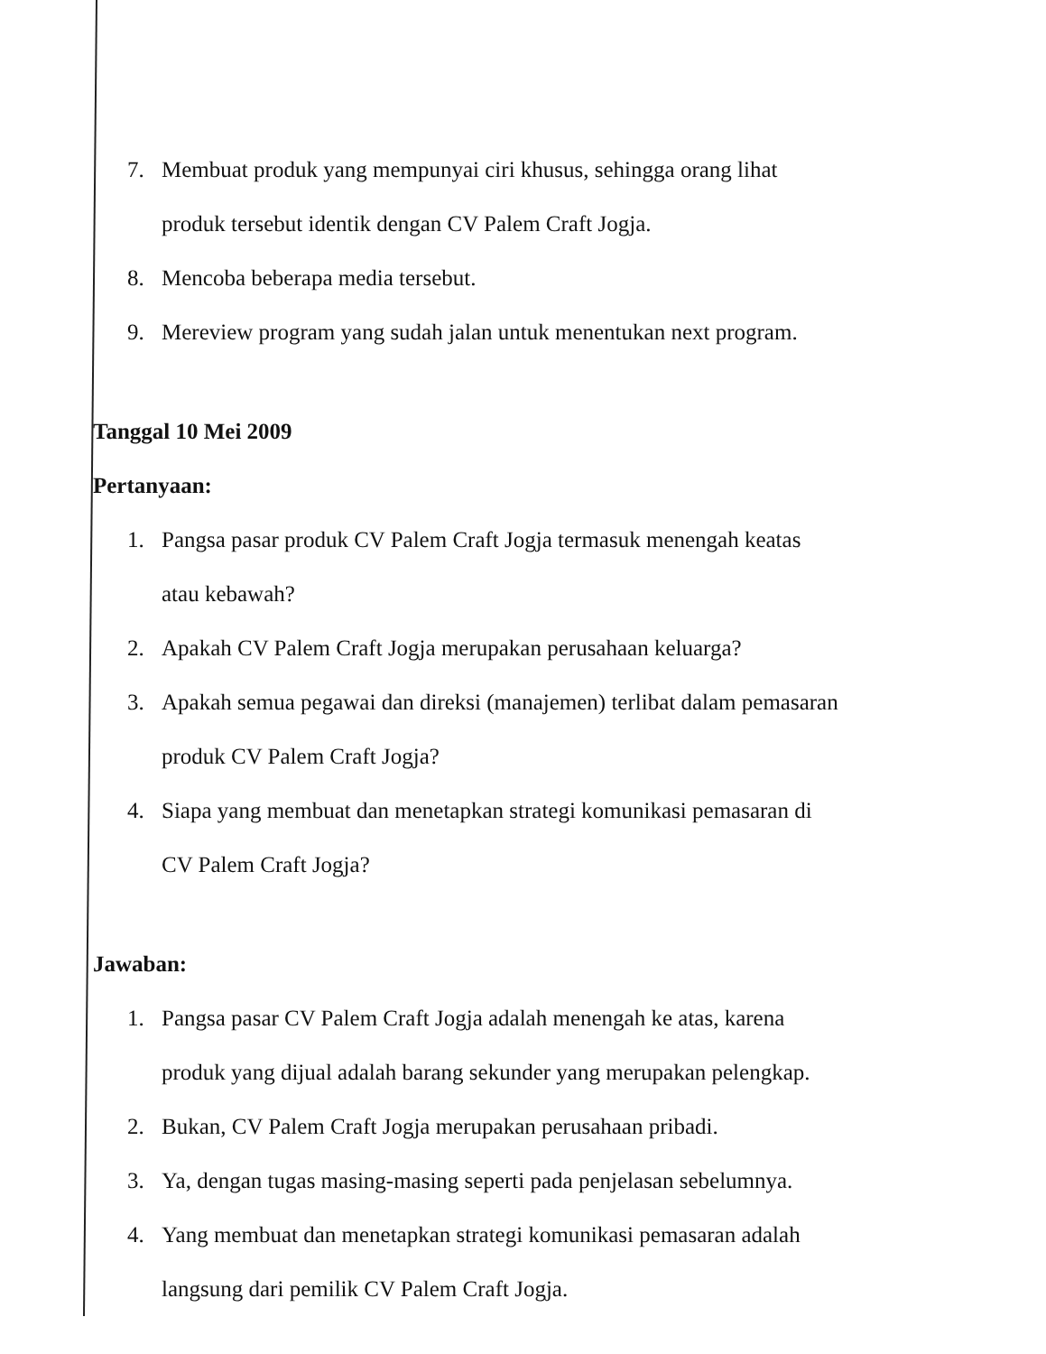7. Membuat produk yang mempunyai ciri khusus, sehingga orang lihat
produk tersebut identik dengan CV Palem Craft Jogja.
8. Mencoba beberapa media tersebut.
9. Mereview program yang sudah jalan untuk menentukan next program.
Tanggal 10 Mei 2009
Pertanyaan:
1. Pangsa pasar produk CV Palem Craft Jogja termasuk menengah keatas
atau kebawah?
2. Apakah CV Palem Craft Jogja merupakan perusahaan keluarga?
3. Apakah semua pegawai dan direksi (manajemen) terlibat dalam pemasaran
produk CV Palem Craft Jogja?
4. Siapa yang membuat dan menetapkan strategi komunikasi pemasaran di
CV Palem Craft Jogja?
Jawaban:
1. Pangsa pasar CV Palem Craft Jogja adalah menengah ke atas, karena
produk yang dijual adalah barang sekunder yang merupakan pelengkap.
2. Bukan, CV Palem Craft Jogja merupakan perusahaan pribadi.
3. Ya, dengan tugas masing-masing seperti pada penjelasan sebelumnya.
4. Yang membuat dan menetapkan strategi komunikasi pemasaran adalah
langsung dari pemilik CV Palem Craft Jogja.